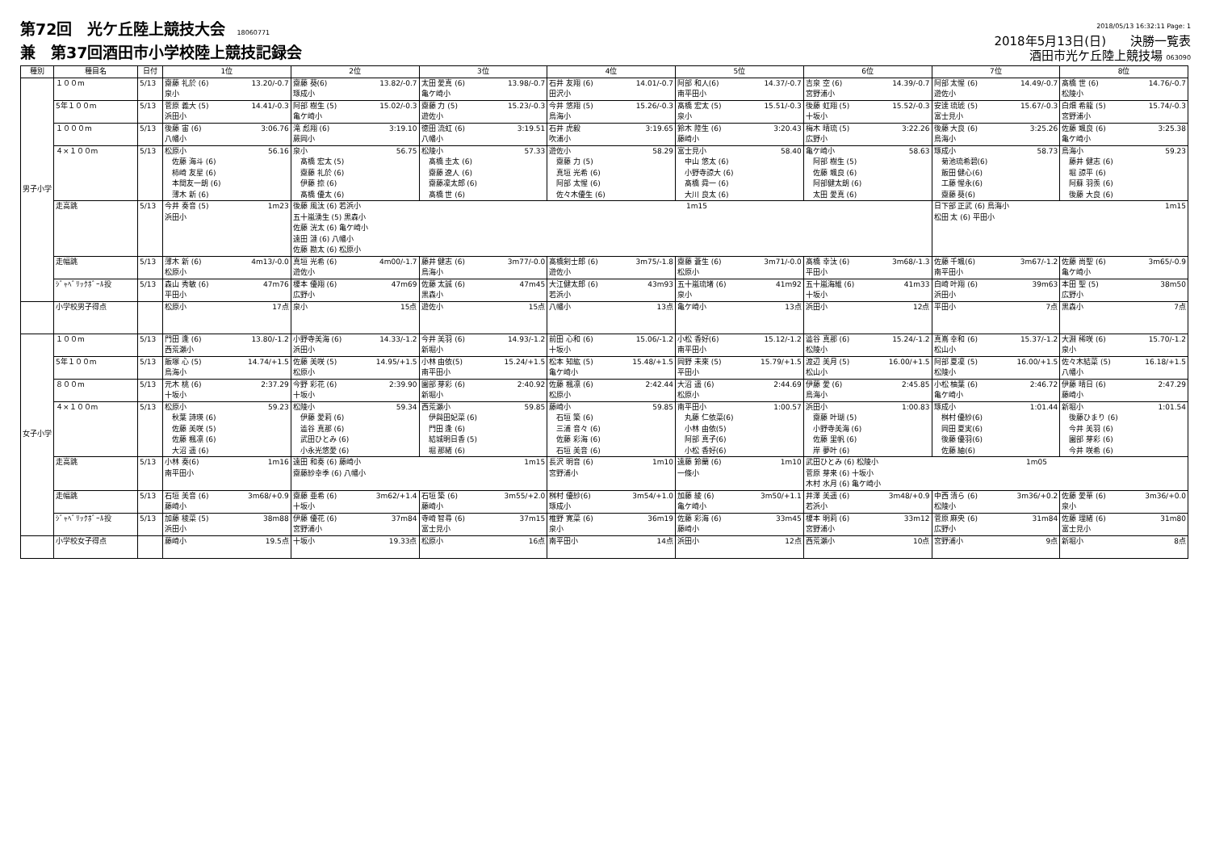第72回　光ケ丘陸上競技大会 18060771
兼　第37回酒田市小学校陸上競技記録会
2018/05/13 16:32:11 Page: 1
2018年5月13日(日)　　決勝一覧表
酒田市光ケ丘陸上競技場 063090
| 種別 | 種目名 | 日付 | 1位 | 2位 | 3位 | 4位 | 5位 | 6位 | 7位 | 8位 |
| --- | --- | --- | --- | --- | --- | --- | --- | --- | --- | --- |
| 男子小学 | １００m | 5/13 | 齋藤 礼於 (6) 13.20/-0.7 泉小 | 齋藤 葵(6) 13.82/-0.7 琢成小 | 太田 愛真 (6) 13.98/-0.7 亀ケ崎小 | 石井 友翔 (6) 14.01/-0.7 田沢小 | 阿部 和人(6) 14.37/-0.7 南平田小 | 吉泉 空 (6) 14.39/-0.7 宮野浦小 | 阿部 太惺 (6) 14.49/-0.7 遊佐小 | 髙橋 世 (6) 14.76/-0.7 松陵小 |
| | 5年１００m | 5/13 | 菅原 義大 (5) 14.41/-0.3 浜田小 | 阿部 樹生 (5) 15.02/-0.3 亀ケ崎小 | 齋藤 力 (5) 15.23/-0.3 遊佐小 | 今井 悠翔 (5) 15.26/-0.3 鳥海小 | 髙橋 宏太 (5) 15.51/-0.3 泉小 | 後藤 虹翔 (5) 15.52/-0.3 十坂小 | 安達 琉琥 (5) 15.67/-0.3 富士見小 | 白畑 希龍 (5) 15.74/-0.3 宮野浦小 |
| | １０００m | 5/13 | 後藤 宙 (6) 3:06.76 八幡小 | 滝 彪翔 (6) 3:19.10 蕨岡小 | 徳田 流虹 (6) 3:19.51 八幡小 | 石井 虎毅 3:19.65 吹浦小 | 鈴木 陸生 (6) 3:20.43 藤崎小 | 梅木 晴琉 (5) 3:22.26 広野小 | 後藤 大良 (6) 3:25.26 鳥海小 | 佐藤 颯良 (6) 3:25.38 亀ケ崎小 |
| | ４×１００m | 5/13 | 松原小 56.16 佐藤 海斗 (6) 柿崎 友星 (6) 本間友一朗 (6) 薄木 新 (6) | 泉小 56.75 髙橋 宏太 (5) 齋藤 礼於 (6) 伊藤 捺 (6) 髙橋 優太 (6) | 松陵小 57.33 髙橋 圭太 (6) 齋藤 遼人 (6) 齋藤凜太郎 (6) 髙橋 世 (6) | 遊佐小 58.29 齋藤 力 (5) 真垣 光希 (6) 阿部 太惺 (6) 佐々木優生 (6) | 富士見小 58.40 中山 悠太 (6) 小野寺諒大 (6) 髙橋 舜一 (6) 大川 良太 (6) | 亀ケ崎小 58.63 阿部 樹生 (5) 佐藤 颯良 (6) 阿部健太朗 (6) 太田 愛真 (6) | 琢成小 58.73 菊池琉希碧(6) 飯田 健心(6) 工藤 惺永(6) 齋藤 葵(6) | 鳥海小 59.23 藤井 健志 (6) 堀 諒平 (6) 阿蘇 羽羨 (6) 後藤 大良 (6) |
| | 走高跳 | 5/13 | 今井 奏音 (5) 1m23 浜田小 | 後藤 風汰 (6) 若浜小 1m15 五十嵐湧生 (5) 黒森小 佐藤 洸太 (6) 亀ケ崎小 遠田 漣 (6) 八幡小 佐藤 勘太 (6) 松原小 | | | | | 日下部 正武 (6) 鳥海小 1m15 松田 太 (6) 平田小 | |
| | 走幅跳 | 5/13 | 薄木 新 (6) 4m13/-0.0 松原小 | 真垣 光希 (6) 4m00/-1.7 遊佐小 | 藤井 健志 (6) 3m77/-0.0 鳥海小 | 髙橋剣士郎 (6) 3m75/-1.8 遊佐小 | 齋藤 蒼生 (6) 3m71/-0.0 松原小 | 髙橋 幸汰 (6) 3m68/-1.3 平田小 | 佐藤 千颯(6) 3m67/-1.2 南平田小 | 佐藤 尚聖 (6) 3m65/-0.9 亀ケ崎小 |
| | ｼﾞｬﾍﾞﾘｯｸﾎﾞｰﾙ投 | 5/13 | 森山 秀敏 (6) 47m76 平田小 | 榎本 優翔 (6) 47m69 広野小 | 佐藤 太誠 (6) 47m45 黒森小 | 大江健太郎 (6) 43m93 若浜小 | 五十嵐琉堵 (6) 41m92 泉小 | 五十嵐海維 (6) 41m33 十坂小 | 白崎 叶翔 (6) 39m63 浜田小 | 本田 聖 (5) 38m50 広野小 |
| | 小学校男子得点 | | 松原小 17点 | 泉小 15点 | 遊佐小 15点 | 八幡小 13点 | 亀ケ崎小 13点 | 浜田小 12点 | 平田小 7点 | 黒森小 7点 |
| 女子小学 | １００m | 5/13 | 門田 逢 (6) 13.80/-1.2 西荒瀬小 | 小野寺美海 (6) 14.33/-1.2 浜田小 | 今井 美羽 (6) 14.93/-1.2 新堀小 | 前田 心和 (6) 15.06/-1.2 十坂小 | 小松 香好(6) 15.12/-1.2 南平田小 | 澁谷 真那 (6) 15.24/-1.2 松陵小 | 真嶌 幸和 (6) 15.37/-1.2 松山小 | 大淵 稀咲 (6) 15.70/-1.2 泉小 |
| | 5年１００m | 5/13 | 飯塚 心 (5) 14.74/+1.5 鳥海小 | 佐藤 美咲 (5) 14.95/+1.5 松原小 | 小林 由依(5) 15.24/+1.5 南平田小 | 松本 知紘 (5) 15.48/+1.5 亀ケ崎小 | 岡野 未來 (5) 15.79/+1.5 平田小 | 渡辺 美月 (5) 16.00/+1.5 松山小 | 阿部 夏凜 (5) 16.00/+1.5 松陵小 | 佐々木結菜 (5) 16.18/+1.5 八幡小 |
| | ８００m | 5/13 | 元木 桃 (6) 2:37.29 十坂小 | 今野 彩花 (6) 2:39.90 十坂小 | 園部 芽彩 (6) 2:40.92 新堀小 | 佐藤 楓凛 (6) 2:42.44 松原小 | 大沼 遥 (6) 2:44.69 松原小 | 伊藤 愛 (6) 2:45.85 鳥海小 | 小松 柚葉 (6) 2:46.72 亀ケ崎小 | 伊藤 晴日 (6) 2:47.29 藤崎小 |
| | ４×１００m | 5/13 | 松原小 59.23 秋葉 詩瑛 (6) 佐藤 美咲 (5) 佐藤 楓凛 (6) 大沼 遥 (6) | 松陵小 59.34 伊藤 愛莉 (6) 澁谷 真那 (6) 武田ひとみ (6) 小永光悠愛 (6) | 西荒瀬小 59.85 伊與田妃菜 (6) 門田 逢 (6) 結城明日香 (5) 堀 那緒 (6) | 藤崎小 59.85 石垣 築 (6) 三浦 音々 (6) 佐藤 彩海 (6) 石垣 美音 (6) | 南平田小 1:00.57 丸藤 仁依菜(6) 小林 由依(5) 阿部 真子(6) 小松 香好(6) | 浜田小 1:00.83 齋藤 叶瑚 (5) 小野寺美海 (6) 佐藤 里帆 (6) 岸 夢叶 (6) | 琢成小 1:01.44 桝村 優紗(6) 岡田 夏実(6) 後藤 優羽(6) 佐藤 紬(6) | 新堀小 1:01.54 後藤ひまり (6) 今井 美羽 (6) 園部 芽彩 (6) 今井 咲希 (6) |
| | 走高跳 | 5/13 | 小林 奏(6) 1m16 南平田小 | 遠田 和奏 (6) 藤崎小 1m15 齋藤紗幸季 (6) 八幡小 | | 長沢 明音 (6) 1m10 宮野浦小 | 遠藤 鈴蘭 (6) 1m10 一條小 | 武田ひとみ (6) 松陵小 1m05 菅原 芽来 (6) 十坂小 木村 水月 (6) 亀ケ崎小 | | |
| | 走幅跳 | 5/13 | 石垣 美音 (6) 3m68/+0.9 藤崎小 | 齋藤 亜希 (6) 3m62/+1.4 十坂小 | 石垣 築 (6) 3m55/+2.0 藤崎小 | 桝村 優紗(6) 3m54/+1.0 琢成小 | 加藤 綾 (6) 3m50/+1.1 亀ケ崎小 | 井澤 美遥 (6) 3m48/+0.9 若浜小 | 中西 清ら (6) 3m36/+0.2 松陵小 | 佐藤 愛華 (6) 3m36/+0.0 泉小 |
| | ｼﾞｬﾍﾞﾘｯｸﾎﾞｰﾙ投 | 5/13 | 加藤 稜菜 (5) 38m88 浜田小 | 伊藤 優花 (6) 37m84 宮野浦小 | 寺崎 智尋 (6) 37m15 富士見小 | 椎野 寛菜 (6) 36m19 泉小 | 佐藤 彩海 (6) 33m45 藤崎小 | 榎本 明莉 (6) 33m12 宮野浦小 | 菅原 麻央 (6) 31m84 広野小 | 佐藤 理緒 (6) 31m80 富士見小 |
| | 小学校女子得点 | | 藤崎小 19.5点 | 十坂小 19.33点 | 松原小 16点 | 南平田小 14点 | 浜田小 12点 | 西荒瀬小 10点 | 宮野浦小 9点 | 新堀小 8点 |